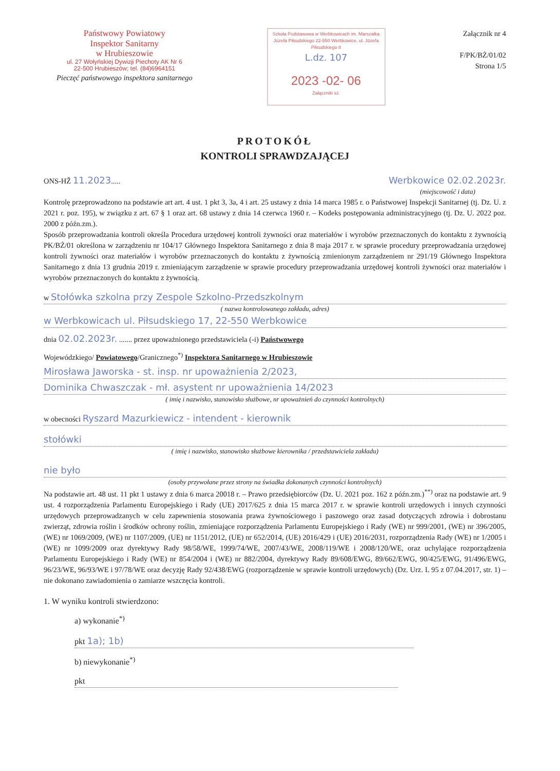Państwowy Powiatowy
Inspektor Sanitarny
w Hrubieszowie
ul. 27 Wołyńskiej Dywizji Piechoty AK Nr 6
22-500 Hrubieszów; tel. (84)6964151
Pieczęć państwowego inspektora sanitarnego
Szkoła Podstawowa w Werbkowicach im. Marszałka Józefa Piłsudskiego 22-550 Werbkowice, ul. Józefa Piłsudskiego 8
L.dz. 107
2023 -02- 06
Załączniki sz.
Załącznik nr 4
F/PK/BŻ/01/02
Strona 1/5
PROTOKÓŁ
KONTROLI SPRAWDZAJĄCEJ
ONS-HŽ 11.2023..... Werbkowice 02.02.2023r.
(miejscowość i data)
Kontrolę przeprowadzono na podstawie art art. 4 ust. 1 pkt 3, 3a, 4 i art. 25 ustawy z dnia 14 marca 1985 r. o Państwowej Inspekcji Sanitarnej (tj. Dz. U. z 2021 r. poz. 195), w związku z art. 67 § 1 oraz art. 68 ustawy z dnia 14 czerwca 1960 r. – Kodeks postępowania administracyjnego (tj. Dz. U. 2022 poz. 2000 z późn.zm.).
Sposób przeprowadzania kontroli określa Procedura urzędowej kontroli żywności oraz materiałów i wyrobów przeznaczonych do kontaktu z żywnością PK/BŻ/01 określona w zarządzeniu nr 104/17 Głównego Inspektora Sanitarnego z dnia 8 maja 2017 r. w sprawie procedury przeprowadzania urzędowej kontroli żywności oraz materiałów i wyrobów przeznaczonych do kontaktu z żywnością zmienionym zarządzeniem nr 291/19 Głównego Inspektora Sanitarnego z dnia 13 grudnia 2019 r. zmieniającym zarządzenie w sprawie procedury przeprowadzania urzędowej kontroli żywności oraz materiałów i wyrobów przeznaczonych do kontaktu z żywnością.
w Stołówka szkolna przy Zespole Szkolno-Przedszkolnym
( nazwa kontrolowanego zakładu, adres)
w Werbkowicach ul. Piłsudskiego 17, 22-550 Werbkowice
dnia 02.02.2023r. ....... przez upoważnionego przedstawiciela (-i) Państwowego
Wojewódzkiego/ Powiatowego/Granicznego<sup>*)</sup> Inspektora Sanitarnego w Hrubieszowie
Mirosława Jaworska - st. insp. nr upoważnienia 2/2023,
Dominika Chwaszczak - mł. asystent nr upoważnienia 14/2023
( imię i nazwisko, stanowisko służbowe, nr upoważnień do czynności kontrolnych)
w obecności Ryszard Mazurkiewicz - intendent - kierownik
stołówki
( imię i nazwisko, stanowisko służbowe kierownika / przedstawiciela zakładu)
nie było
(osoby przywołane przez strony na świadka dokonanych czynności kontrolnych)
Na podstawie art. 48 ust. 11 pkt 1 ustawy z dnia 6 marca 20018 r. – Prawo przedsiębiorców (Dz. U. 2021 poz. 162 z późn.zm.)<sup>**)</sup> oraz na podstawie art. 9 ust. 4 rozporządzenia Parlamentu Europejskiego i Rady (UE) 2017/625 z dnia 15 marca 2017 r. w sprawie kontroli urzędowych i innych czynności urzędowych przeprowadzanych w celu zapewnienia stosowania prawa żywnościowego i paszowego oraz zasad dotyczących zdrowia i dobrostanu zwierząt, zdrowia roślin i środków ochrony roślin, zmieniające rozporządzenia Parlamentu Europejskiego i Rady (WE) nr 999/2001, (WE) nr 396/2005, (WE) nr 1069/2009, (WE) nr 1107/2009, (UE) nr 1151/2012, (UE) nr 652/2014, (UE) 2016/429 i (UE) 2016/2031, rozporządzenia Rady (WE) nr 1/2005 i (WE) nr 1099/2009 oraz dyrektywy Rady 98/58/WE, 1999/74/WE, 2007/43/WE, 2008/119/WE i 2008/120/WE, oraz uchylające rozporządzenia Parlamentu Europejskiego i Rady (WE) nr 854/2004 i (WE) nr 882/2004, dyrektywy Rady 89/608/EWG, 89/662/EWG, 90/425/EWG, 91/496/EWG, 96/23/WE, 96/93/WE i 97/78/WE oraz decyzję Rady 92/438/EWG (rozporządzenie w sprawie kontroli urzędowych) (Dz. Urz. L 95 z 07.04.2017, str. 1) – nie dokonano zawiadomienia o zamiarze wszczęcia kontroli.
1. W wyniku kontroli stwierdzono:
a) wykonanie<sup>*)</sup>
pkt 1a); 1b)
b) niewykonanie<sup>*)</sup>
pkt